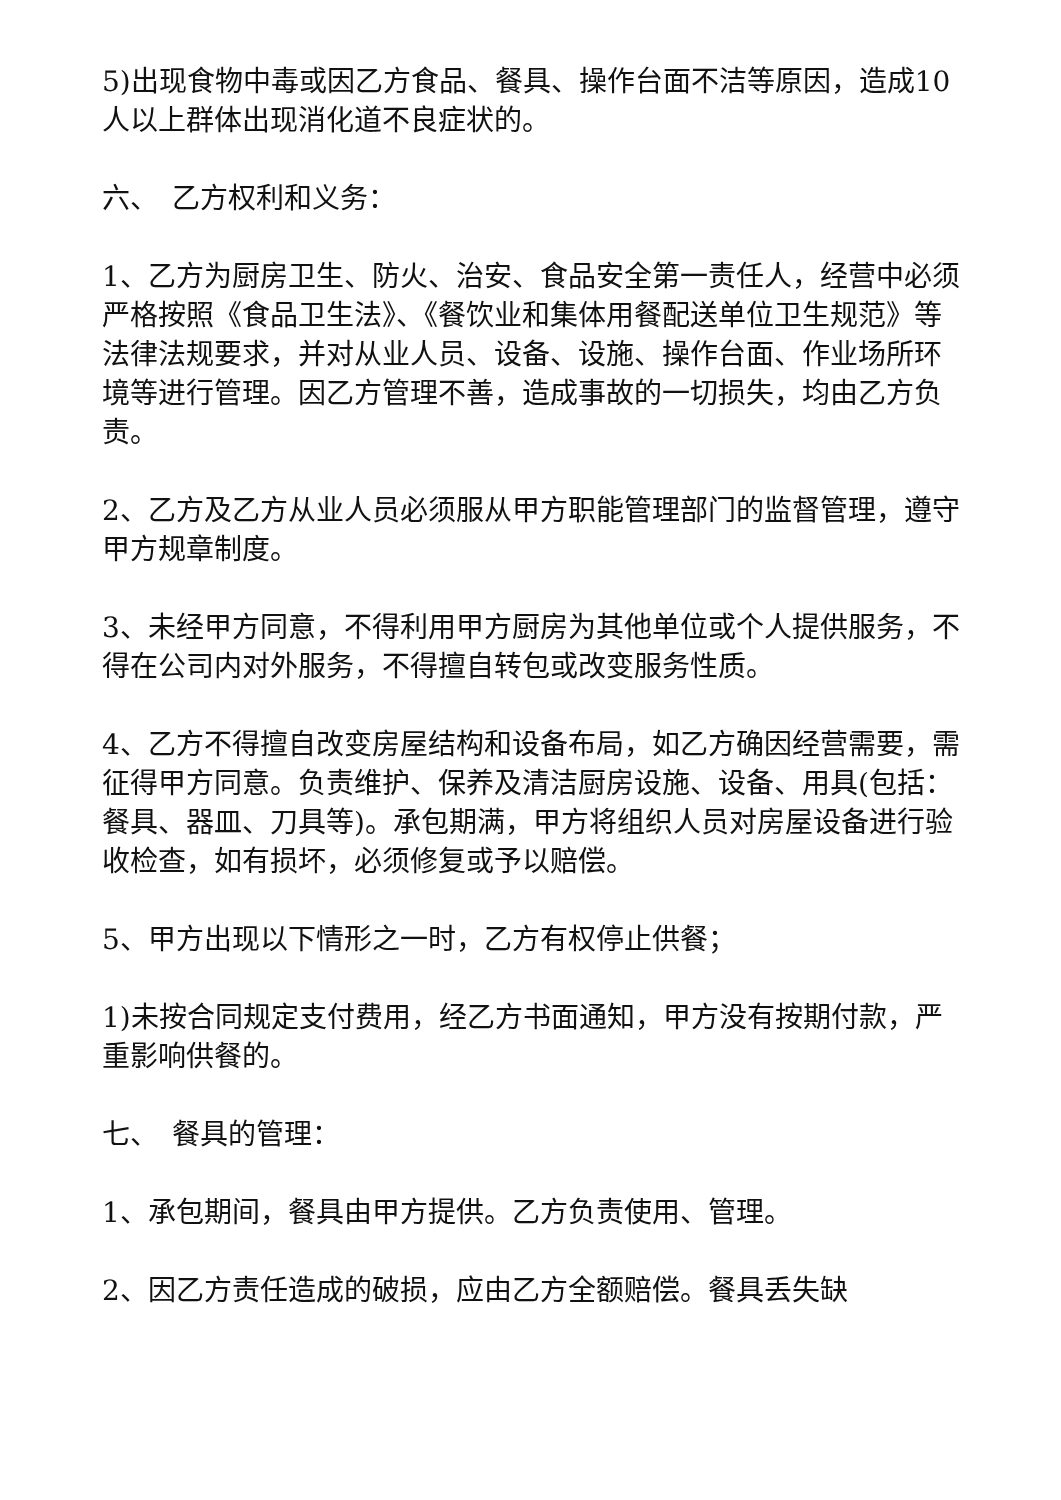5)出现食物中毒或因乙方食品、餐具、操作台面不洁等原因，造成10人以上群体出现消化道不良症状的。
六、　乙方权利和义务：
1、乙方为厨房卫生、防火、治安、食品安全第一责任人，经营中必须严格按照《食品卫生法》、《餐饮业和集体用餐配送单位卫生规范》等法律法规要求，并对从业人员、设备、设施、操作台面、作业场所环境等进行管理。因乙方管理不善，造成事故的一切损失，均由乙方负责。
2、乙方及乙方从业人员必须服从甲方职能管理部门的监督管理，遵守甲方规章制度。
3、未经甲方同意，不得利用甲方厨房为其他单位或个人提供服务，不得在公司内对外服务，不得擅自转包或改变服务性质。
4、乙方不得擅自改变房屋结构和设备布局，如乙方确因经营需要，需征得甲方同意。负责维护、保养及清洁厨房设施、设备、用具(包括：餐具、器皿、刀具等)。承包期满，甲方将组织人员对房屋设备进行验收检查，如有损坏，必须修复或予以赔偿。
5、甲方出现以下情形之一时，乙方有权停止供餐；
1)未按合同规定支付费用，经乙方书面通知，甲方没有按期付款，严重影响供餐的。
七、　餐具的管理：
1、承包期间，餐具由甲方提供。乙方负责使用、管理。
2、因乙方责任造成的破损，应由乙方全额赔偿。餐具丢失缺